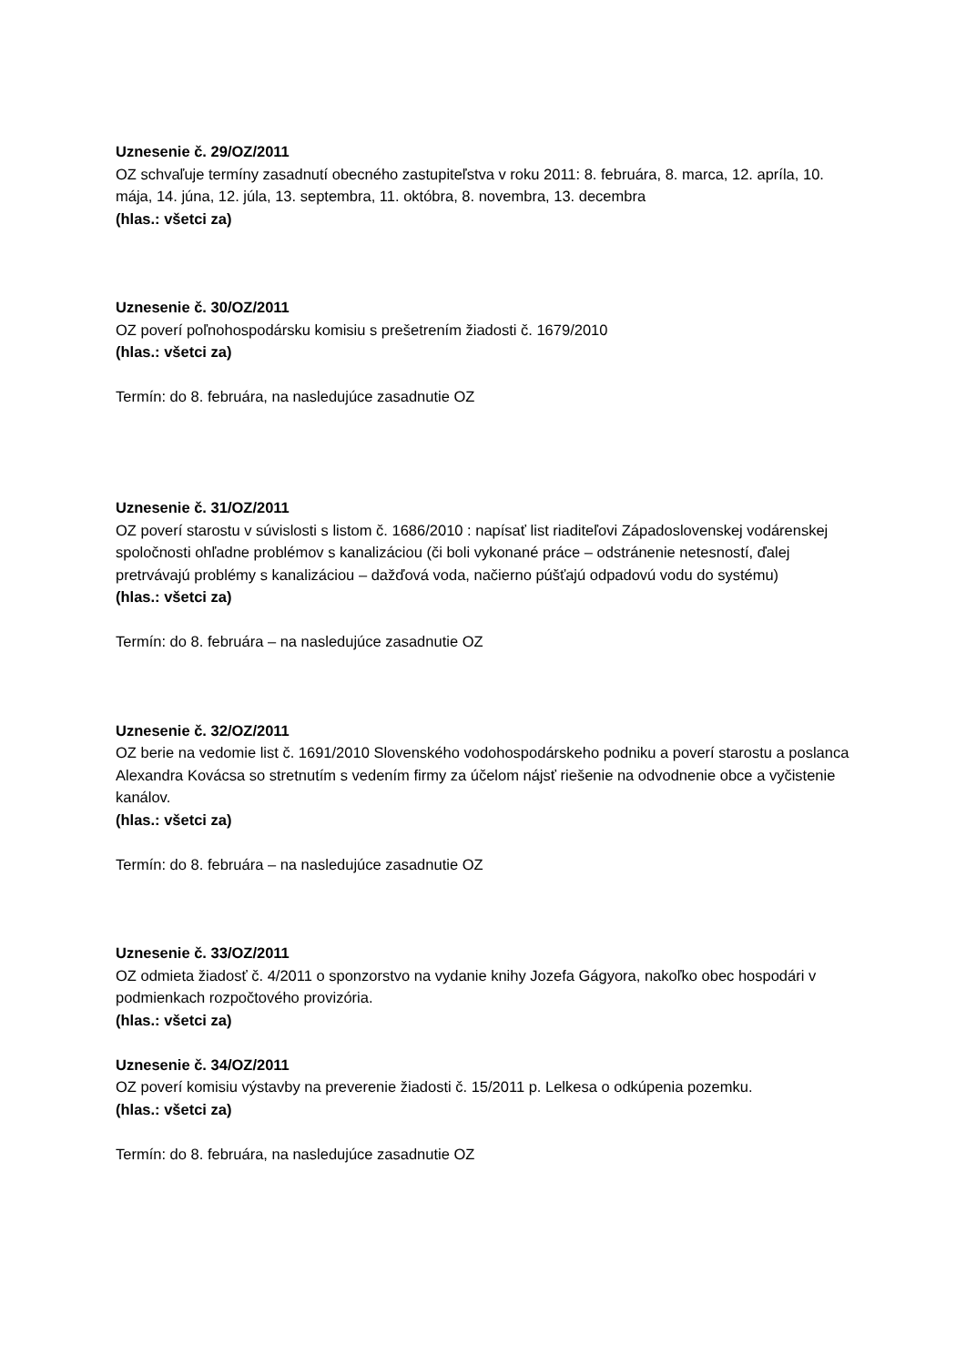Uznesenie č. 29/OZ/2011
OZ schvaľuje termíny zasadnutí obecného zastupiteľstva v roku 2011: 8. februára, 8. marca, 12. apríla, 10. mája, 14. júna, 12. júla, 13. septembra, 11. októbra, 8. novembra, 13. decembra
(hlas.: všetci za)
Uznesenie č. 30/OZ/2011
OZ poverí poľnohospodársku komisiu s prešetrením žiadosti č. 1679/2010
(hlas.: všetci za)
Termín: do 8. februára, na nasledujúce zasadnutie OZ
Uznesenie č. 31/OZ/2011
OZ poverí starostu v súvislosti s listom č. 1686/2010 : napísať list riaditeľovi Západoslovenskej vodárenskej spoločnosti ohľadne problémov s kanalizáciou (či boli vykonané práce – odstránenie netesností, ďalej pretrvávajú problémy s kanalizáciou – dažďová voda, načierno púšťajú odpadovú vodu do systému)
(hlas.: všetci za)
Termín: do 8. februára – na nasledujúce zasadnutie OZ
Uznesenie č. 32/OZ/2011
OZ berie na vedomie list č. 1691/2010 Slovenského vodohospodárskeho podniku a poverí starostu a poslanca Alexandra Kovácsa so stretnutím s vedením firmy za účelom nájsť riešenie na odvodnenie obce a vyčistenie kanálov.
(hlas.: všetci za)
Termín: do 8. februára – na nasledujúce zasadnutie OZ
Uznesenie č. 33/OZ/2011
OZ odmieta žiadosť č. 4/2011 o sponzorstvo na vydanie knihy Jozefa Gágyora, nakoľko obec hospodári v podmienkach rozpočtového provizória.
(hlas.: všetci za)
Uznesenie č. 34/OZ/2011
OZ poverí komisiu výstavby na preverenie žiadosti č. 15/2011 p. Lelkesa o odkúpenia pozemku.
(hlas.: všetci za)
Termín: do 8. februára, na nasledujúce zasadnutie OZ